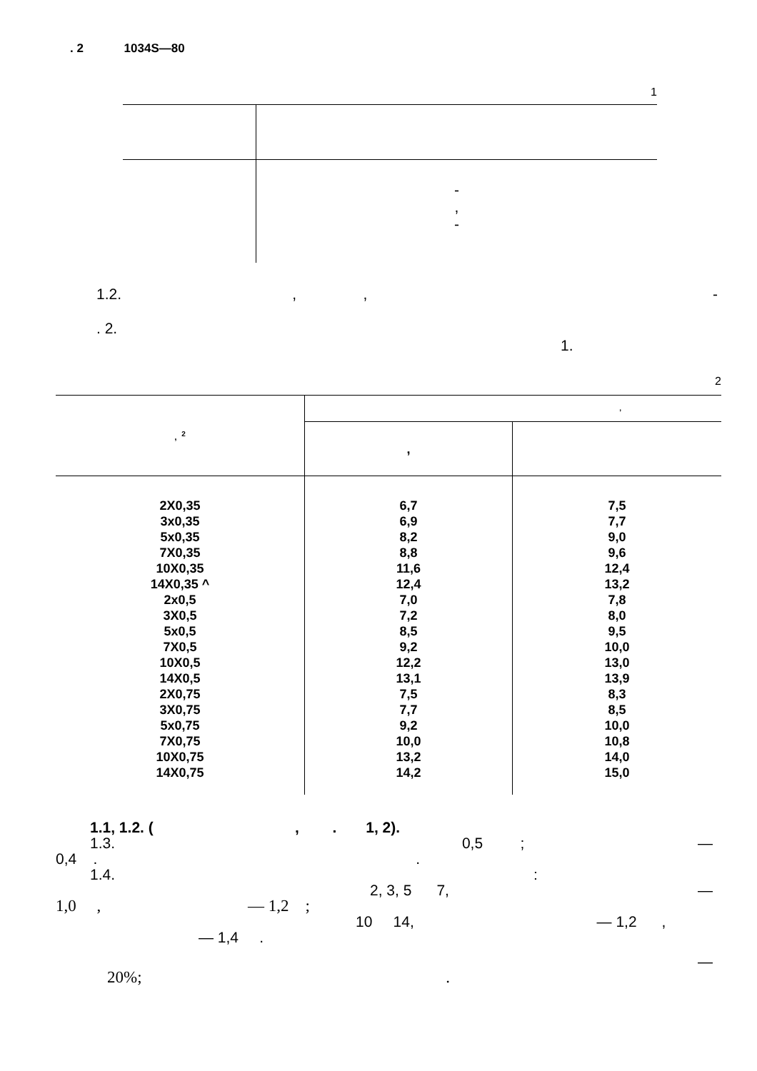. 2 1034S—80
1
| | - , - |
1.2. , , -
. 2.
1.
2
| , <sup>2</sup> | , | |
| | , | |
| 2X0,35 3x0,35 5x0,35 7X0,35 10X0,35 14X0,35 ^ 2x0,5 3X0,5 5x0,5 7X0,5 10X0,5 14X0,5 2X0,75 3X0,75 5x0,75 7X0,75 10X0,75 14X0,75 | 6,7 6,9 8,2 8,8 11,6 12,4 7,0 7,2 8,5 9,2 12,2 13,1 7,5 7,7 9,2 10,0 13,2 14,2 | 7,5 7,7 9,0 9,6 12,4 13,2 7,8 8,0 9,5 10,0 13,0 13,9 8,3 8,5 10,0 10,8 14,0 15,0 |
1.1, 1.2. ( , . 1, 2).
1.3. 0,5 ; —
0,4 . .
1.4. :
2, 3, 5 7, —
1,0 , — 1,2 ;
10 14, — 1,2 ,
— 1,4 .
—
20%; .